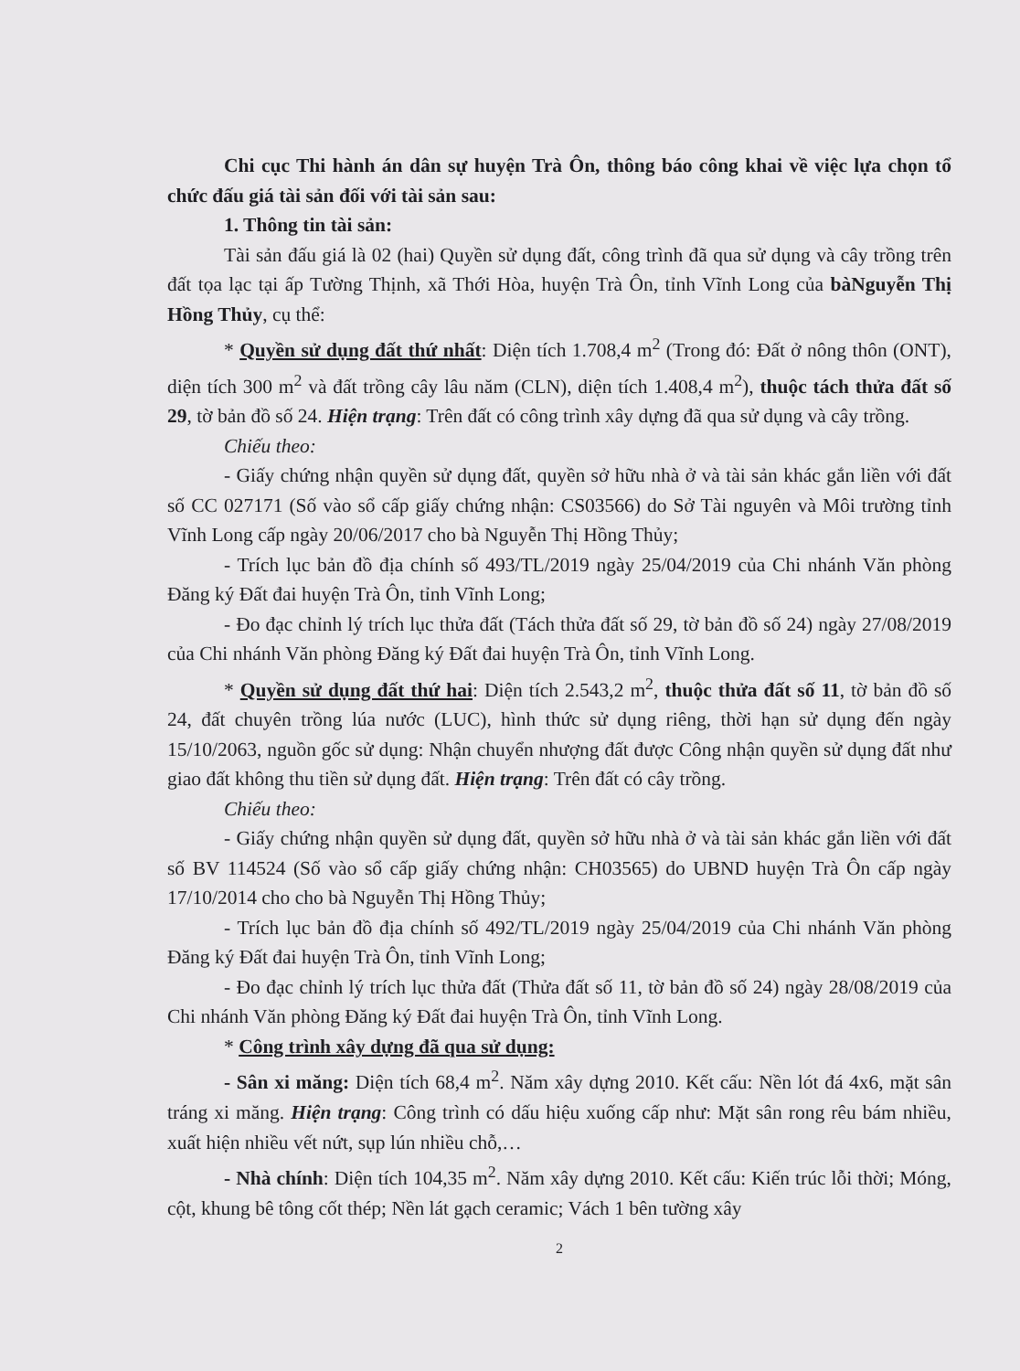Chi cục Thi hành án dân sự huyện Trà Ôn, thông báo công khai về việc lựa chọn tổ chức đấu giá tài sản đối với tài sản sau:
1. Thông tin tài sản:
Tài sản đấu giá là 02 (hai) Quyền sử dụng đất, công trình đã qua sử dụng và cây trồng trên đất tọa lạc tại ấp Tường Thịnh, xã Thới Hòa, huyện Trà Ôn, tỉnh Vĩnh Long của bàNguyễn Thị Hồng Thủy, cụ thể:
* Quyền sử dụng đất thứ nhất: Diện tích 1.708,4 m<sup>2</sup> (Trong đó: Đất ở nông thôn (ONT), diện tích 300 m<sup>2</sup> và đất trồng cây lâu năm (CLN), diện tích 1.408,4 m<sup>2</sup>), thuộc tách thửa đất số 29, tờ bản đồ số 24. Hiện trạng: Trên đất có công trình xây dựng đã qua sử dụng và cây trồng.
Chiếu theo:
- Giấy chứng nhận quyền sử dụng đất, quyền sở hữu nhà ở và tài sản khác gắn liền với đất số CC 027171 (Số vào sổ cấp giấy chứng nhận: CS03566) do Sở Tài nguyên và Môi trường tỉnh Vĩnh Long cấp ngày 20/06/2017 cho bà Nguyễn Thị Hồng Thủy;
- Trích lục bản đồ địa chính số 493/TL/2019 ngày 25/04/2019 của Chi nhánh Văn phòng Đăng ký Đất đai huyện Trà Ôn, tỉnh Vĩnh Long;
- Đo đạc chỉnh lý trích lục thửa đất (Tách thửa đất số 29, tờ bản đồ số 24) ngày 27/08/2019 của Chi nhánh Văn phòng Đăng ký Đất đai huyện Trà Ôn, tỉnh Vĩnh Long.
* Quyền sử dụng đất thứ hai: Diện tích 2.543,2 m<sup>2</sup>, thuộc thửa đất số 11, tờ bản đồ số 24, đất chuyên trồng lúa nước (LUC), hình thức sử dụng riêng, thời hạn sử dụng đến ngày 15/10/2063, nguồn gốc sử dụng: Nhận chuyển nhượng đất được Công nhận quyền sử dụng đất như giao đất không thu tiền sử dụng đất. Hiện trạng: Trên đất có cây trồng.
Chiếu theo:
- Giấy chứng nhận quyền sử dụng đất, quyền sở hữu nhà ở và tài sản khác gắn liền với đất số BV 114524 (Số vào sổ cấp giấy chứng nhận: CH03565) do UBND huyện Trà Ôn cấp ngày 17/10/2014 cho cho bà Nguyễn Thị Hồng Thủy;
- Trích lục bản đồ địa chính số 492/TL/2019 ngày 25/04/2019 của Chi nhánh Văn phòng Đăng ký Đất đai huyện Trà Ôn, tỉnh Vĩnh Long;
- Đo đạc chỉnh lý trích lục thửa đất (Thửa đất số 11, tờ bản đồ số 24) ngày 28/08/2019 của Chi nhánh Văn phòng Đăng ký Đất đai huyện Trà Ôn, tỉnh Vĩnh Long.
* Công trình xây dựng đã qua sử dụng:
- Sân xi măng: Diện tích 68,4 m<sup>2</sup>. Năm xây dựng 2010. Kết cấu: Nền lót đá 4x6, mặt sân tráng xi măng. Hiện trạng: Công trình có dấu hiệu xuống cấp như: Mặt sân rong rêu bám nhiều, xuất hiện nhiều vết nứt, sụp lún nhiều chỗ,…
- Nhà chính: Diện tích 104,35 m<sup>2</sup>. Năm xây dựng 2010. Kết cấu: Kiến trúc lỗi thời; Móng, cột, khung bê tông cốt thép; Nền lát gạch ceramic; Vách 1 bên tường xây
2